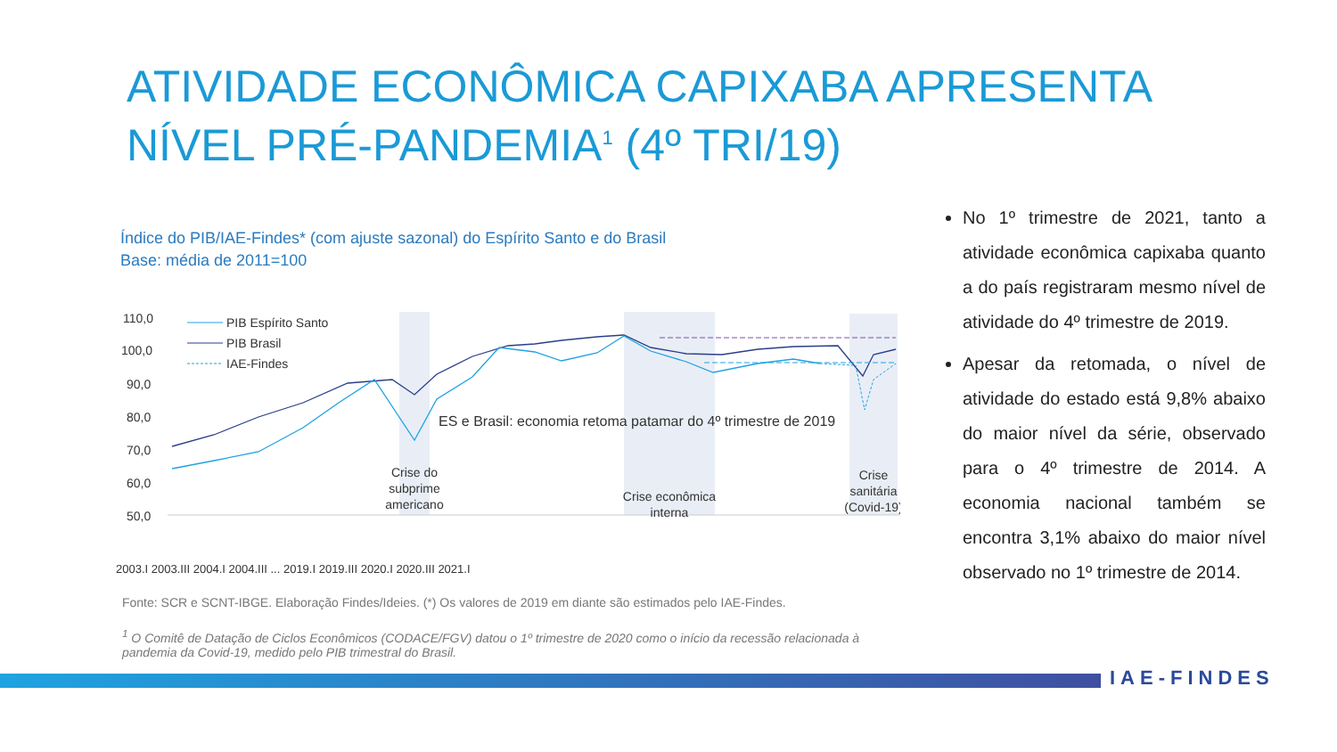ATIVIDADE ECONÔMICA CAPIXABA APRESENTA
NÍVEL PRÉ-PANDEMIA<sup>1</sup> (4º TRI/19)
Índice do PIB/IAE-Findes* (com ajuste sazonal) do Espírito Santo e do Brasil
Base: média de 2011=100
110,0
100,0
90,0
80,0
70,0
60,0
50,0
PIB Espírito Santo
PIB Brasil
IAE-Findes
ES e Brasil: economia retoma patamar do 4º trimestre de 2019
Crise do subprime americano
Crise econômica interna
Crise sanitária (Covid-19)
2003.I 2003.III 2004.I 2004.III ... 2019.I 2019.III 2020.I 2020.III 2021.I
Fonte: SCR e SCNT-IBGE. Elaboração Findes/Ideies. (*) Os valores de 2019 em diante são estimados pelo IAE-Findes.
<sup>1</sup> O Comitê de Datação de Ciclos Econômicos (CODACE/FGV) datou o 1º trimestre de 2020 como o início da recessão relacionada à pandemia da Covid-19, medido pelo PIB trimestral do Brasil.
No 1º trimestre de 2021, tanto a atividade econômica capixaba quanto a do país registraram mesmo nível de atividade do 4º trimestre de 2019.
Apesar da retomada, o nível de atividade do estado está 9,8% abaixo do maior nível da série, observado para o 4º trimestre de 2014. A economia nacional também se encontra 3,1% abaixo do maior nível observado no 1º trimestre de 2014.
IAE-FINDES